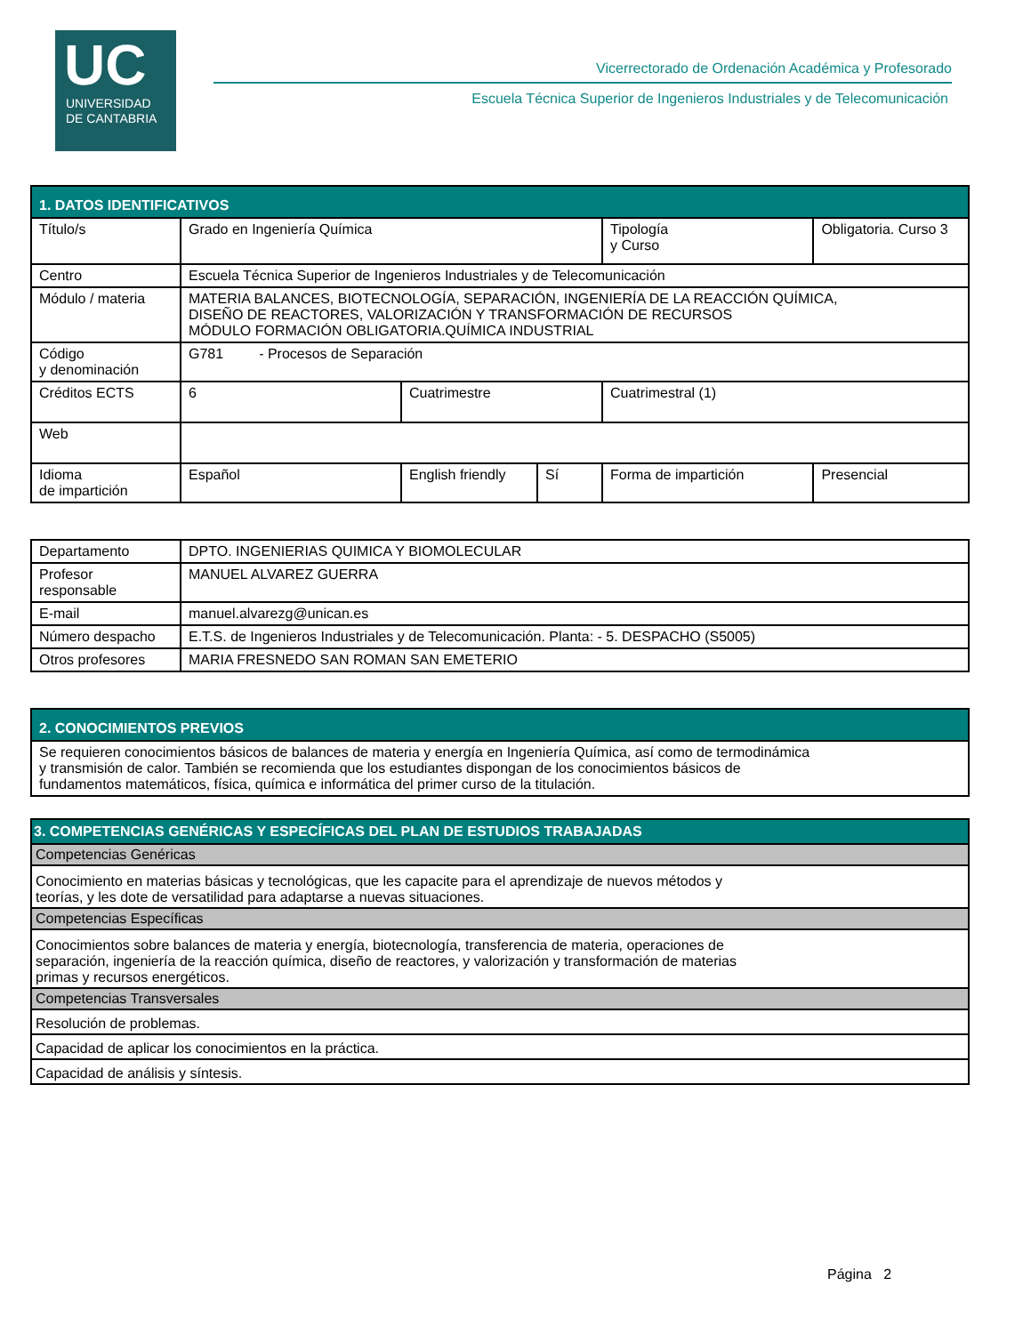UC
UNIVERSIDAD
DE CANTABRIA
Vicerrectorado de Ordenación Académica y Profesorado
Escuela Técnica Superior de Ingenieros Industriales y de Telecomunicación
| 1. DATOS IDENTIFICATIVOS | | | | | |
| --- | --- | --- | --- | --- | --- |
| Título/s | Grado en Ingeniería Química | | | Tipología y Curso | Obligatoria. Curso 3 |
| Centro | Escuela Técnica Superior de Ingenieros Industriales y de Telecomunicación | | | | |
| Módulo / materia | MATERIA BALANCES, BIOTECNOLOGÍA, SEPARACIÓN, INGENIERÍA DE LA REACCIÓN QUÍMICA, DISEÑO DE REACTORES, VALORIZACIÓN Y TRANSFORMACIÓN DE RECURSOS MÓDULO FORMACIÓN OBLIGATORIA.QUÍMICA INDUSTRIAL | | | | |
| Código y denominación | G781 - Procesos de Separación | | | | |
| Créditos ECTS | 6 | Cuatrimestre | | Cuatrimestral (1) | |
| Web | | | | | |
| Idioma de impartición | Español | English friendly | Sí | Forma de impartición | Presencial |
| Departamento | DPTO. INGENIERIAS QUIMICA Y BIOMOLECULAR |
| Profesor responsable | MANUEL ALVAREZ GUERRA |
| E-mail | manuel.alvarezg@unican.es |
| Número despacho | E.T.S. de Ingenieros Industriales y de Telecomunicación. Planta: - 5. DESPACHO (S5005) |
| Otros profesores | MARIA FRESNEDO SAN ROMAN SAN EMETERIO |
| 2. CONOCIMIENTOS PREVIOS |
| --- |
| Se requieren conocimientos básicos de balances de materia y energía en Ingeniería Química, así como de termodinámica y transmisión de calor. También se recomienda que los estudiantes dispongan de los conocimientos básicos de fundamentos matemáticos, física, química e informática del primer curso de la titulación. |
| 3. COMPETENCIAS GENÉRICAS Y ESPECÍFICAS DEL PLAN DE ESTUDIOS TRABAJADAS |
| --- |
| Competencias Genéricas |
| Conocimiento en materias básicas y tecnológicas, que les capacite para el aprendizaje de nuevos métodos y teorías, y les dote de versatilidad para adaptarse a nuevas situaciones. |
| Competencias Específicas |
| Conocimientos sobre balances de materia y energía, biotecnología, transferencia de materia, operaciones de separación, ingeniería de la reacción química, diseño de reactores, y valorización y transformación de materias primas y recursos energéticos. |
| Competencias Transversales |
| Resolución de problemas. |
| Capacidad de aplicar los conocimientos en la práctica. |
| Capacidad de análisis y síntesis. |
Página 2